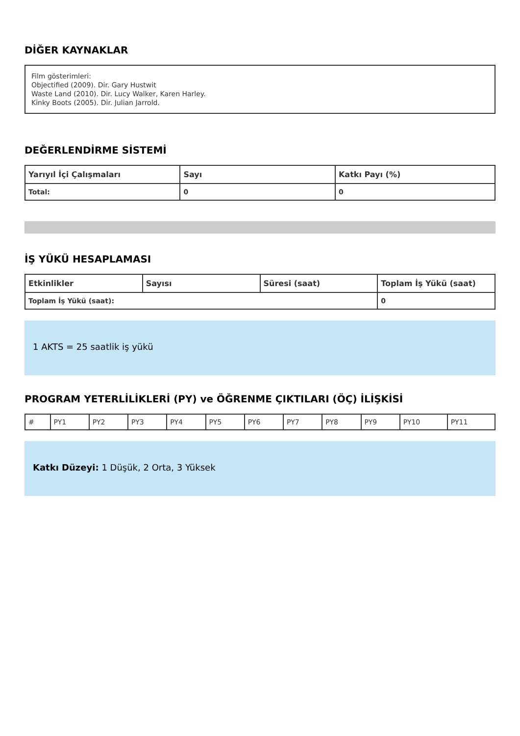DİĞER KAYNAKLAR
Film gösterimleri:
Objectified (2009). Dir. Gary Hustwit
Waste Land (2010). Dir. Lucy Walker, Karen Harley.
Kinky Boots (2005). Dir. Julian Jarrold.
DEĞERLENDİRME SİSTEMİ
| Yarıyıl İçi Çalışmaları | Sayı | Katkı Payı (%) |
| --- | --- | --- |
| Total: | 0 | 0 |
İŞ YÜKÜ HESAPLAMASI
| Etkinlikler | Sayısı | Süresi (saat) | Toplam İş Yükü (saat) |
| --- | --- | --- | --- |
| Toplam İş Yükü (saat): | | | 0 |
1 AKTS = 25 saatlik iş yükü
PROGRAM YETERLİLİKLERİ (PY) ve ÖĞRENME ÇIKTILARI (ÖÇ) İLİŞKİSİ
| # | PY1 | PY2 | PY3 | PY4 | PY5 | PY6 | PY7 | PY8 | PY9 | PY10 | PY11 |
Katkı Düzeyi: 1 Düşük, 2 Orta, 3 Yüksek